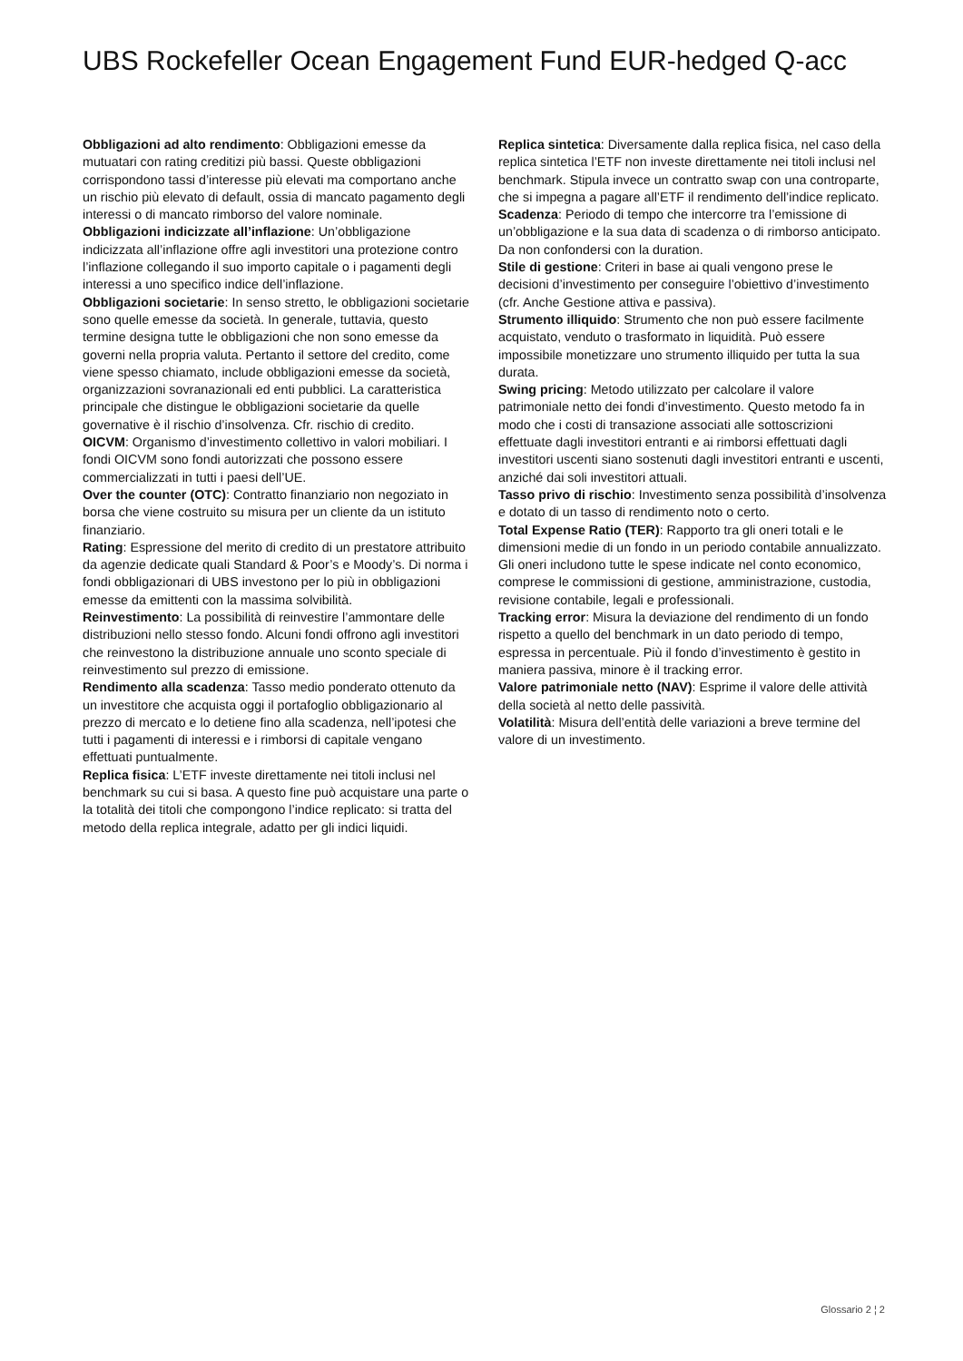UBS Rockefeller Ocean Engagement Fund EUR-hedged Q-acc
Obbligazioni ad alto rendimento: Obbligazioni emesse da mutuatari con rating creditizi più bassi. Queste obbligazioni corrispondono tassi d’interesse più elevati ma comportano anche un rischio più elevato di default, ossia di mancato pagamento degli interessi o di mancato rimborso del valore nominale.
Obbligazioni indicizzate all’inflazione: Un’obbligazione indicizzata all’inflazione offre agli investitori una protezione contro l’inflazione collegando il suo importo capitale o i pagamenti degli interessi a uno specifico indice dell’inflazione.
Obbligazioni societarie: In senso stretto, le obbligazioni societarie sono quelle emesse da società. In generale, tuttavia, questo termine designa tutte le obbligazioni che non sono emesse da governi nella propria valuta. Pertanto il settore del credito, come viene spesso chiamato, include obbligazioni emesse da società, organizzazioni sovranazionali ed enti pubblici. La caratteristica principale che distingue le obbligazioni societarie da quelle governative è il rischio d’insolvenza. Cfr. rischio di credito.
OICVM: Organismo d’investimento collettivo in valori mobiliari. I fondi OICVM sono fondi autorizzati che possono essere commercializzati in tutti i paesi dell’UE.
Over the counter (OTC): Contratto finanziario non negoziato in borsa che viene costruito su misura per un cliente da un istituto finanziario.
Rating: Espressione del merito di credito di un prestatore attribuito da agenzie dedicate quali Standard & Poor’s e Moody’s. Di norma i fondi obbligazionari di UBS investono per lo più in obbligazioni emesse da emittenti con la massima solvibilità.
Reinvestimento: La possibilità di reinvestire l’ammontare delle distribuzioni nello stesso fondo. Alcuni fondi offrono agli investitori che reinvestono la distribuzione annuale uno sconto speciale di reinvestimento sul prezzo di emissione.
Rendimento alla scadenza: Tasso medio ponderato ottenuto da un investitore che acquista oggi il portafoglio obbligazionario al prezzo di mercato e lo detiene fino alla scadenza, nell’ipotesi che tutti i pagamenti di interessi e i rimborsi di capitale vengano effettuati puntualmente.
Replica fisica: L’ETF investe direttamente nei titoli inclusi nel benchmark su cui si basa. A questo fine può acquistare una parte o la totalità dei titoli che compongono l’indice replicato: si tratta del metodo della replica integrale, adatto per gli indici liquidi.
Replica sintetica: Diversamente dalla replica fisica, nel caso della replica sintetica l’ETF non investe direttamente nei titoli inclusi nel benchmark. Stipula invece un contratto swap con una controparte, che si impegna a pagare all’ETF il rendimento dell’indice replicato.
Scadenza: Periodo di tempo che intercorre tra l’emissione di un’obbligazione e la sua data di scadenza o di rimborso anticipato. Da non confondersi con la duration.
Stile di gestione: Criteri in base ai quali vengono prese le decisioni d’investimento per conseguire l’obiettivo d’investimento (cfr. Anche Gestione attiva e passiva).
Strumento illiquido: Strumento che non può essere facilmente acquistato, venduto o trasformato in liquidità. Può essere impossibile monetizzare uno strumento illiquido per tutta la sua durata.
Swing pricing: Metodo utilizzato per calcolare il valore patrimoniale netto dei fondi d’investimento. Questo metodo fa in modo che i costi di transazione associati alle sottoscrizioni effettuate dagli investitori entranti e ai rimborsi effettuati dagli investitori uscenti siano sostenuti dagli investitori entranti e uscenti, anziché dai soli investitori attuali.
Tasso privo di rischio: Investimento senza possibilità d’insolvenza e dotato di un tasso di rendimento noto o certo.
Total Expense Ratio (TER): Rapporto tra gli oneri totali e le dimensioni medie di un fondo in un periodo contabile annualizzato. Gli oneri includono tutte le spese indicate nel conto economico, comprese le commissioni di gestione, amministrazione, custodia, revisione contabile, legali e professionali.
Tracking error: Misura la deviazione del rendimento di un fondo rispetto a quello del benchmark in un dato periodo di tempo, espressa in percentuale. Più il fondo d’investimento è gestito in maniera passiva, minore è il tracking error.
Valore patrimoniale netto (NAV): Esprime il valore delle attività della società al netto delle passività.
Volatilità: Misura dell’entità delle variazioni a breve termine del valore di un investimento.
Glossario 2 ¦ 2